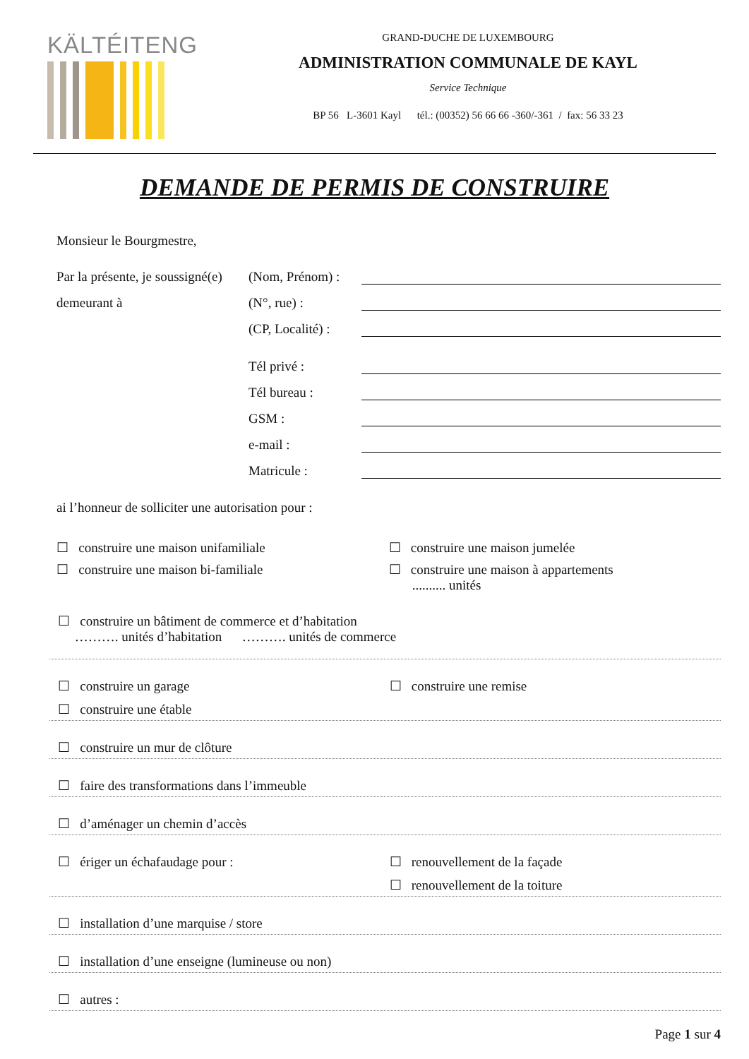KÄLTÉITENG
GRAND-DUCHE DE LUXEMBOURG
ADMINISTRATION COMMUNALE DE KAYL
Service Technique
BP 56 L-3601 Kayl tél.: (00352) 56 66 66 -360/-361 / fax: 56 33 23
DEMANDE DE PERMIS DE CONSTRUIRE
Monsieur le Bourgmestre,
Par la présente, je soussigné(e) (Nom, Prénom) :
demeurant à (N°, rue) :
(CP, Localité) :
Tél privé :
Tél bureau :
GSM :
e-mail :
Matricule :
ai l’honneur de solliciter une autorisation pour :
☐ construire une maison unifamiliale ☐ construire une maison jumelée
☐ construire une maison bi-familiale ☐ construire une maison à appartements
.......... unités
☐ construire un bâtiment de commerce et d’habitation
………. unités d’habitation ………. unités de commerce
☐ construire un garage ☐ construire une remise
☐ construire une étable
☐ construire un mur de clôture
☐ faire des transformations dans l’immeuble
☐ d’aménager un chemin d’accès
☐ ériger un échafaudage pour : ☐ renouvellement de la façade
☐ renouvellement de la toiture
☐ installation d’une marquise / store
☐ installation d’une enseigne (lumineuse ou non)
☐ autres :
Page 1 sur 4